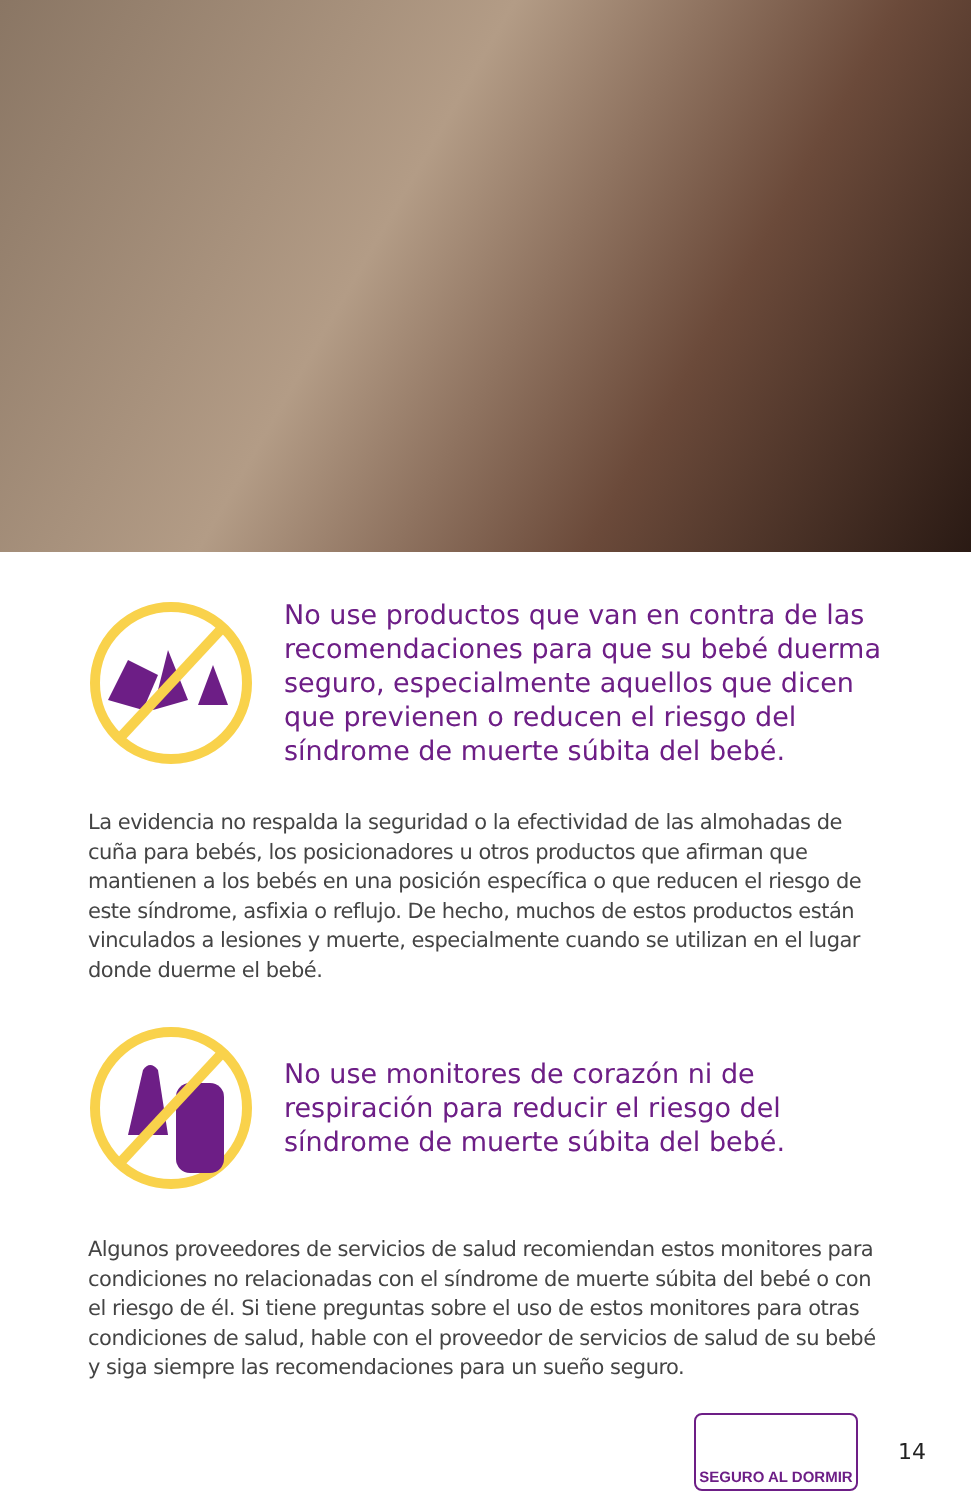No use productos que van en contra de las recomendaciones para que su bebé duerma seguro, especialmente aquellos que dicen que previenen o reducen el riesgo del síndrome de muerte súbita del bebé.
La evidencia no respalda la seguridad o la efectividad de las almohadas de cuña para bebés, los posicionadores u otros productos que afirman que mantienen a los bebés en una posición específica o que reducen el riesgo de este síndrome, asfixia o reflujo. De hecho, muchos de estos productos están vinculados a lesiones y muerte, especialmente cuando se utilizan en el lugar donde duerme el bebé.
No use monitores de corazón ni de respiración para reducir el riesgo del síndrome de muerte súbita del bebé.
Algunos proveedores de servicios de salud recomiendan estos monitores para condiciones no relacionadas con el síndrome de muerte súbita del bebé o con el riesgo de él. Si tiene preguntas sobre el uso de estos monitores para otras condiciones de salud, hable con el proveedor de servicios de salud de su bebé y siga siempre las recomendaciones para un sueño seguro.
SEGURO AL DORMIR
14